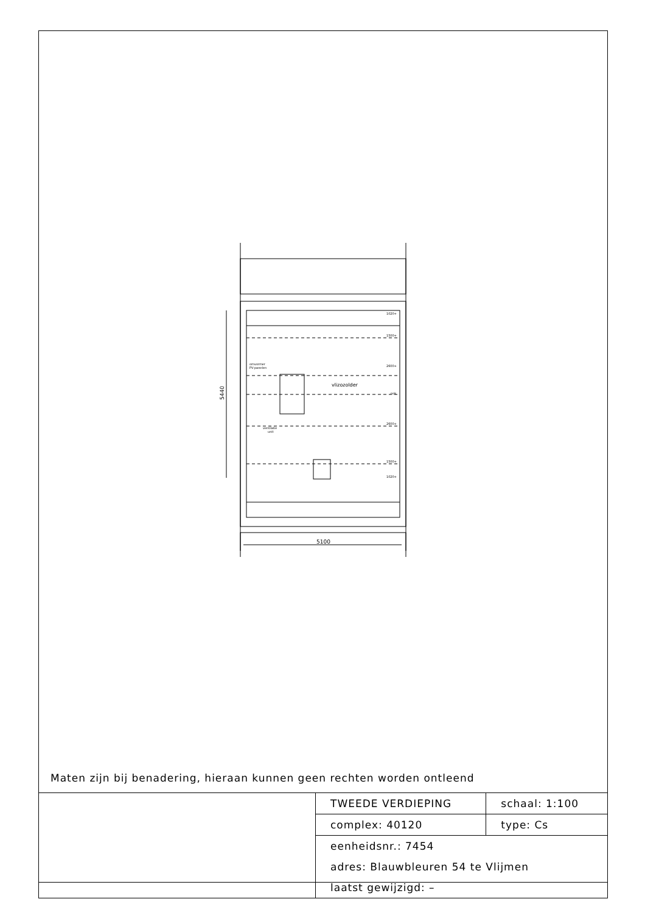vlizozolder
omvormer
PV-panelen
ventilatie
unit
1020+
1500+
2600+
nok
2600+
1500+
1020+
5100
5440
Maten zijn bij benadering, hieraan kunnen geen rechten worden ontleend
| | TWEEDE VERDIEPING | schaal: 1:100 |
| | complex: 40120 | type: Cs |
| | eenheidsnr.: 7454 | |
| | adres: Blauwbleuren 54 te Vlijmen | |
| | laatst gewijzigd: – | |